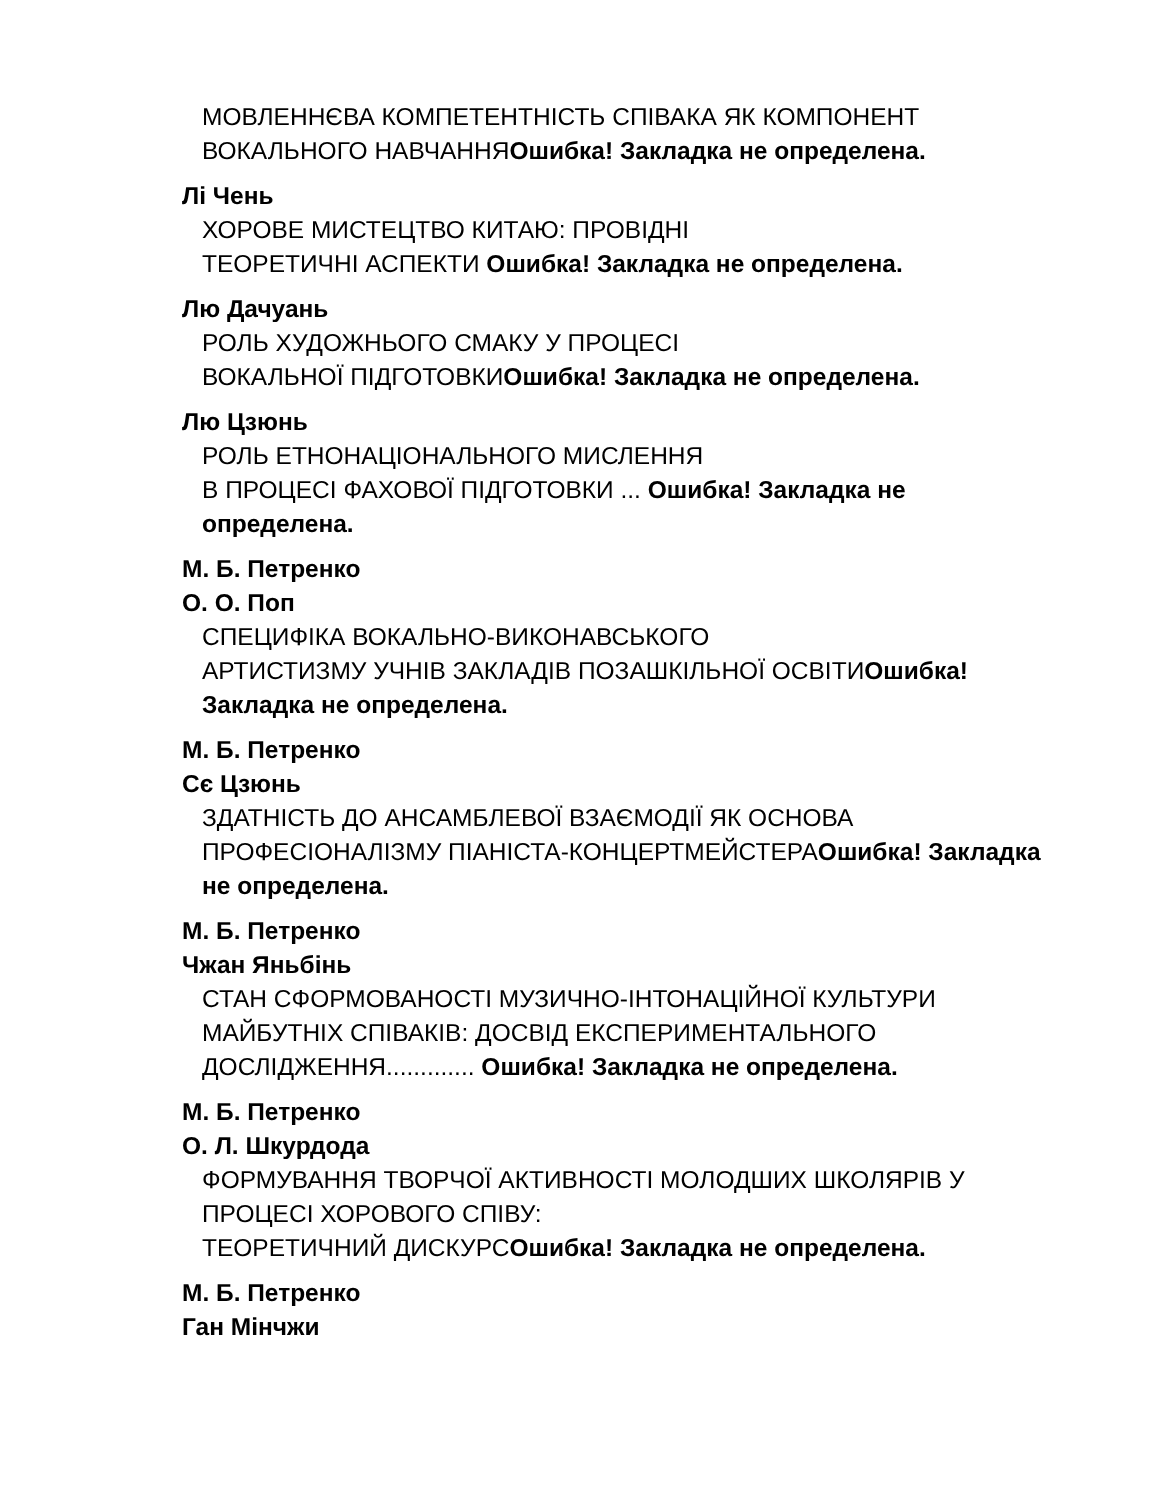МОВЛЕННЄВА КОМПЕТЕНТНІСТЬ СПІВАКА ЯК КОМПОНЕНТ
ВОКАЛЬНОГО НАВЧАННЯОшибка! Закладка не определена.
Лі Чень
ХОРОВЕ МИСТЕЦТВО КИТАЮ: ПРОВІДНІ
ТЕОРЕТИЧНІ АСПЕКТИ Ошибка! Закладка не определена.
Лю Дачуань
РОЛЬ ХУДОЖНЬОГО СМАКУ У ПРОЦЕСІ
ВОКАЛЬНОЇ ПІДГОТОВКИОшибка! Закладка не определена.
Лю Цзюнь
РОЛЬ ЕТНОНАЦІОНАЛЬНОГО МИСЛЕННЯ
В ПРОЦЕСІ ФАХОВОЇ ПІДГОТОВКИ ... Ошибка! Закладка не определена.
М. Б. Петренко
О. О. Поп
СПЕЦИФІКА ВОКАЛЬНО-ВИКОНАВСЬКОГО
АРТИСТИЗМУ УЧНІВ ЗАКЛАДІВ ПОЗАШКІЛЬНОЇ ОСВІТИОшибка! Закладка не определена.
М. Б. Петренко
Сє Цзюнь
ЗДАТНІСТЬ ДО АНСАМБЛЕВОЇ ВЗАЄМОДІЇ ЯК ОСНОВА
ПРОФЕСІОНАЛІЗМУ ПІАНІСТА-КОНЦЕРТМЕЙСТЕРАОшибка! Закладка не определена.
М. Б. Петренко
Чжан Яньбінь
СТАН СФОРМОВАНОСТІ МУЗИЧНО-ІНТОНАЦІЙНОЇ КУЛЬТУРИ
МАЙБУТНІХ СПІВАКІВ: ДОСВІД ЕКСПЕРИМЕНТАЛЬНОГО
ДОСЛІДЖЕННЯ............. Ошибка! Закладка не определена.
М. Б. Петренко
О. Л. Шкурдода
ФОРМУВАННЯ ТВОРЧОЇ АКТИВНОСТІ МОЛОДШИХ ШКОЛЯРІВ У
ПРОЦЕСІ ХОРОВОГО СПІВУ:
ТЕОРЕТИЧНИЙ ДИСКУРСОшибка! Закладка не определена.
М. Б. Петренко
Ган Мінчжи